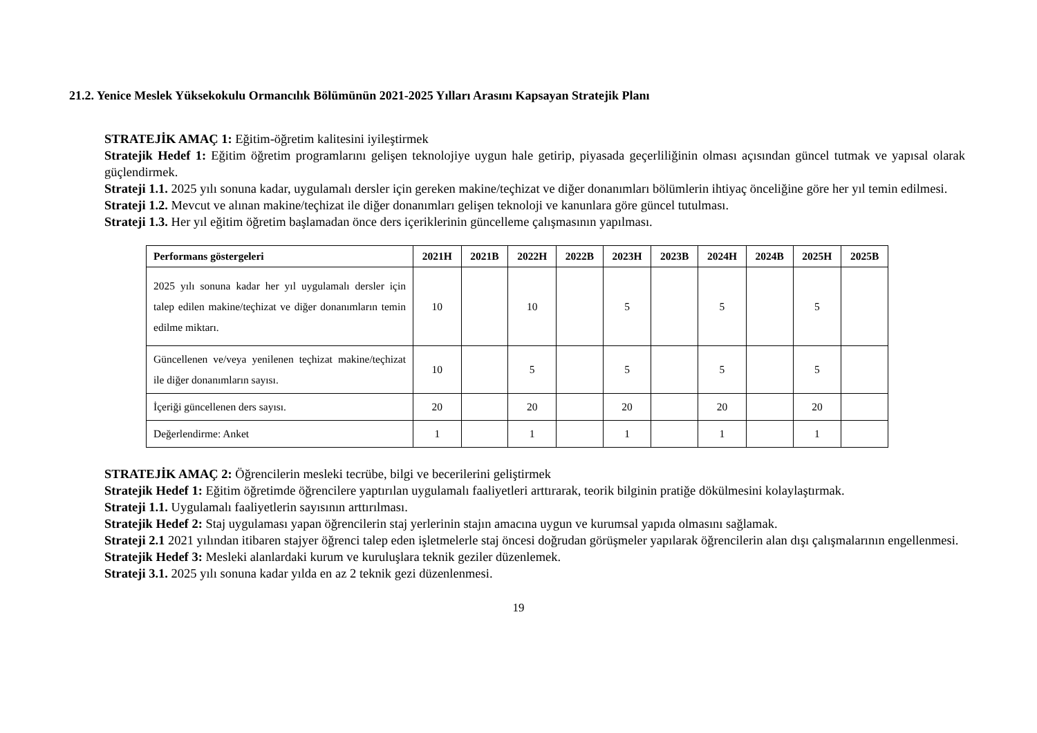21.2. Yenice Meslek Yüksekokulu Ormancılık Bölümünün 2021-2025 Yılları Arasını Kapsayan Stratejik Planı
STRATEJİK AMAÇ 1: Eğitim-öğretim kalitesini iyileştirmek
Stratejik Hedef 1: Eğitim öğretim programlarını gelişen teknolojiye uygun hale getirip, piyasada geçerliliğinin olması açısından güncel tutmak ve yapısal olarak güçlendirmek.
Strateji 1.1. 2025 yılı sonuna kadar, uygulamalı dersler için gereken makine/teçhizat ve diğer donanımları bölümlerin ihtiyaç önceliğine göre her yıl temin edilmesi.
Strateji 1.2. Mevcut ve alınan makine/teçhizat ile diğer donanımları gelişen teknoloji ve kanunlara göre güncel tutulması.
Strateji 1.3. Her yıl eğitim öğretim başlamadan önce ders içeriklerinin güncelleme çalışmasının yapılması.
| Performans göstergeleri | 2021H | 2021B | 2022H | 2022B | 2023H | 2023B | 2024H | 2024B | 2025H | 2025B |
| --- | --- | --- | --- | --- | --- | --- | --- | --- | --- | --- |
| 2025 yılı sonuna kadar her yıl uygulamalı dersler için talep edilen makine/teçhizat ve diğer donanımların temin edilme miktarı. | 10 | | 10 | | 5 | | 5 | | 5 | |
| Güncellenen ve/veya yenilenen teçhizat makine/teçhizat ile diğer donanımların sayısı. | 10 | | 5 | | 5 | | 5 | | 5 | |
| İçeriği güncellenen ders sayısı. | 20 | | 20 | | 20 | | 20 | | 20 | |
| Değerlendirme: Anket | 1 | | 1 | | 1 | | 1 | | 1 | |
STRATEJİK AMAÇ 2: Öğrencilerin mesleki tecrübe, bilgi ve becerilerini geliştirmek
Stratejik Hedef 1: Eğitim öğretimde öğrencilere yaptırılan uygulamalı faaliyetleri arttırarak, teorik bilginin pratiğe dökülmesini kolaylaştırmak.
Strateji 1.1. Uygulamalı faaliyetlerin sayısının arttırılması.
Stratejik Hedef 2: Staj uygulaması yapan öğrencilerin staj yerlerinin stajın amacına uygun ve kurumsal yapıda olmasını sağlamak.
Strateji 2.1 2021 yılından itibaren stajyer öğrenci talep eden işletmelerle staj öncesi doğrudan görüşmeler yapılarak öğrencilerin alan dışı çalışmalarının engellenmesi.
Stratejik Hedef 3: Mesleki alanlardaki kurum ve kuruluşlara teknik geziler düzenlemek.
Strateji 3.1. 2025 yılı sonuna kadar yılda en az 2 teknik gezi düzenlenmesi.
19